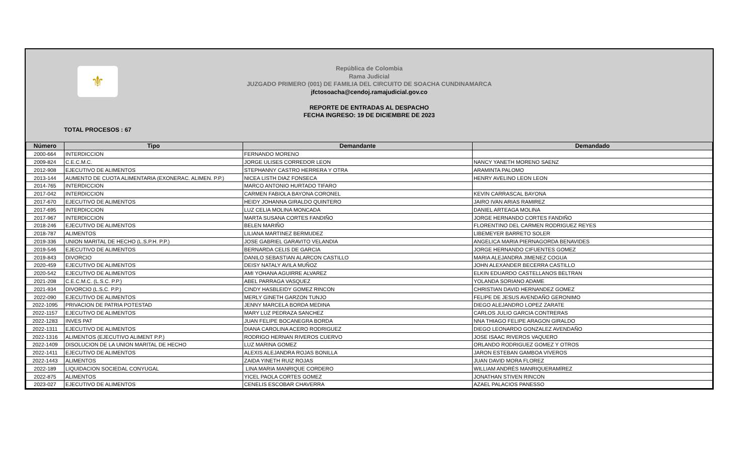⚜
República de Colombia
Rama Judicial
JUZGADO PRIMERO (001) DE FAMILIA DEL CIRCUITO DE SOACHA CUNDINAMARCA
jfctosoacha@cendoj.ramajudicial.gov.co
REPORTE DE ENTRADAS AL DESPACHO
FECHA INGRESO: 19 DE DICIEMBRE DE 2023
TOTAL PROCESOS : 67
| Número | Tipo | Demandante | Demandado |
| --- | --- | --- | --- |
| 2000-664 | INTERDICCION | FERNANDO MORENO | |
| 2009-824 | C.E.C.M.C. | JORGE ULISES CORREDOR LEON | NANCY YANETH MORENO SAENZ |
| 2012-908 | EJECUTIVO DE ALIMENTOS | STEPHANNY CASTRO HERRERA Y OTRA | ARAMINTA PALOMO |
| 2013-144 | AUMENTO DE CUOTA ALIMENTARIA (EXONERAC. ALIMEN. P.P.) | NICEA LISTH DIAZ FONSECA | HENRY AVELINO LEON LEON |
| 2014-765 | INTERDICCION | MARCO ANTONIO HURTADO TIFARO | |
| 2017-042 | INTERDICCION | CARMEN FABIOLA BAYONA CORONEL | KEVIN CARRASCAL BAYONA |
| 2017-670 | EJECUTIVO DE ALIMENTOS | HEIDY JOHANNA GIRALDO QUINTERO | JAIRO IVAN ARIAS RAMIREZ |
| 2017-695 | INTERDICCION | LUZ CELIA MOLINA MONCADA | DANIEL ARTEAGA MOLINA |
| 2017-967 | INTERDICCION | MARTA SUSANA CORTES FANDIÑO | JORGE HERNANDO CORTES FANDIÑO |
| 2018-246 | EJECUTIVO DE ALIMENTOS | BELEN MARIÑO | FLORENTINO DEL CARMEN RODRIGUEZ REYES |
| 2018-787 | ALIMENTOS | LILIANA MARTINEZ BERMUDEZ | LIBEMEYER BARRETO SOLER |
| 2019-336 | UNION MARITAL DE HECHO (L.S.P.H. P.P.) | JOSE GABRIEL GARAVITO VELANDIA | ANGELICA MARIA PIERNAGORDA BENAVIDES |
| 2019-546 | EJECUTIVO DE ALIMENTOS | BERNARDA CELIS DE GARCIA | JORGE HERNANDO CIFUENTES GOMEZ |
| 2019-843 | DIVORCIO | DANILO SEBASTIAN ALARCON CASTILLO | MARIA ALEJANDRA JIMENEZ COGUA |
| 2020-459 | EJECUTIVO DE ALIMENTOS | DEISY NATALY AVILA MUÑOZ | JOHN ALEXANDER BECERRA CASTILLO |
| 2020-542 | EJECUTIVO DE ALIMENTOS | AMI YOHANA AGUIRRE ALVAREZ | ELKIN EDUARDO CASTELLANOS BELTRAN |
| 2021-208 | C.E.C.M.C. (L.S.C. P.P.) | ABEL PARRAGA VASQUEZ | YOLANDA SORIANO ADAME |
| 2021-934 | DIVORCIO (L.S.C. P.P.) | CINDY HASBLEIDY GOMEZ RINCON | CHRISTIAN DAVID HERNANDEZ GOMEZ |
| 2022-090 | EJECUTIVO DE ALIMENTOS | MERLY GINETH GARZON TUNJO | FELIPE DE JESUS AVENDAÑO GERONIMO |
| 2022-1095 | PRIVACION DE PATRIA POTESTAD | JENNY MARCELA BORDA MEDINA | DIEGO ALEJANDRO LOPEZ ZARATE |
| 2022-1157 | EJECUTIVO DE ALIMENTOS | MARY LUZ PEDRAZA SANCHEZ | CARLOS JULIO GARCIA CONTRERAS |
| 2022-1283 | INVES PAT | JUAN FELIPE BOCANEGRA BORDA | NNA THIAGO FELIPE ARAGON GIRALDO |
| 2022-1311 | EJECUTIVO DE ALIMENTOS | DIANA CAROLINA ACERO RODRIGUEZ | DIEGO LEONARDO GONZALEZ AVENDAÑO |
| 2022-1316 | ALIMENTOS (EJECUTIVO ALIMENT P.P.) | RODRIGO HERNAN RIVEROS CUERVO | JOSE ISAAC RIVEROS VAQUERO |
| 2022-1409 | DISOLUCION DE LA UNION MARITAL DE HECHO | LUZ MARINA GOMEZ | ORLANDO RODRIGUEZ GOMEZ Y OTROS |
| 2022-1411 | EJECUTIVO DE ALIMENTOS | ALEXIS ALEJANDRA ROJAS BONILLA | JARON ESTEBAN GAMBOA VIVEROS |
| 2022-1443 | ALIMENTOS | ZAIDA YINETH RUIZ ROJAS | JUAN DAVID MORA FLOREZ |
| 2022-189 | LIQUIDACION SOCIEDAL CONYUGAL | LINA MARIA MANRIQUE CORDERO | WILLIAM ANDRÉS MANRIQUERAMÍREZ |
| 2022-875 | ALIMENTOS | YICEL PAOLA CORTES GOMEZ | JONATHAN STIVEN RINCON |
| 2023-027 | EJECUTIVO DE ALIMENTOS | CENELIS ESCOBAR CHAVERRA | AZAEL PALACIOS PANESSO |